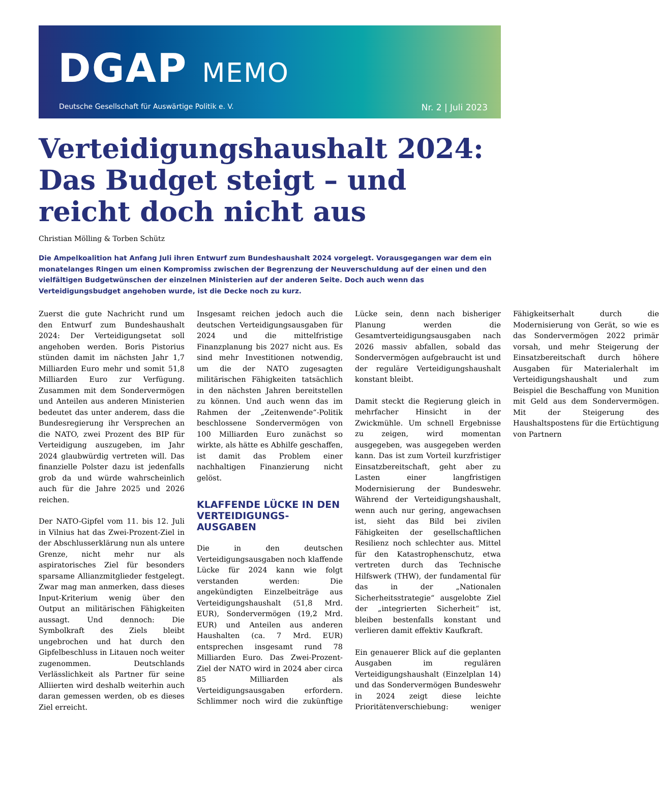DGAP MEMO
Deutsche Gesellschaft für Auswärtige Politik e. V. Nr. 2 | Juli 2023
Verteidigungshaushalt 2024: Das Budget steigt – und reicht doch nicht aus
Christian Mölling & Torben Schütz
Die Ampelkoalition hat Anfang Juli ihren Entwurf zum Bundeshaushalt 2024 vorgelegt. Vorausgegangen war dem ein monatelanges Ringen um einen Kompromiss zwischen der Begrenzung der Neuverschuldung auf der einen und den vielfältigen Budgetwünschen der einzelnen Ministerien auf der anderen Seite. Doch auch wenn das Verteidigungsbudget angehoben wurde, ist die Decke noch zu kurz.
Zuerst die gute Nachricht rund um den Entwurf zum Bundeshaushalt 2024: Der Verteidigungsetat soll angehoben werden. Boris Pistorius stünden damit im nächsten Jahr 1,7 Milliarden Euro mehr und somit 51,8 Milliarden Euro zur Verfügung. Zusammen mit dem Sondervermögen und Anteilen aus anderen Ministerien bedeutet das unter anderem, dass die Bundesregierung ihr Versprechen an die NATO, zwei Prozent des BIP für Verteidigung auszugeben, im Jahr 2024 glaubwürdig vertreten will. Das finanzielle Polster dazu ist jedenfalls grob da und würde wahrscheinlich auch für die Jahre 2025 und 2026 reichen.
Der NATO-Gipfel vom 11. bis 12. Juli in Vilnius hat das Zwei-Prozent-Ziel in der Abschlusserklärung nun als untere Grenze, nicht mehr nur als aspiratorisches Ziel für besonders sparsame Allianzmitglieder festgelegt. Zwar mag man anmerken, dass dieses Input-Kriterium wenig über den Output an militärischen Fähigkeiten aussagt. Und dennoch: Die Symbolkraft des Ziels bleibt ungebrochen und hat durch den Gipfelbeschluss in Litauen noch weiter zugenommen. Deutschlands Verlässlichkeit als Partner für seine Alliierten wird deshalb weiterhin auch daran gemessen werden, ob es dieses Ziel erreicht.
Insgesamt reichen jedoch auch die deutschen Verteidigungsausgaben für 2024 und die mittelfristige Finanzplanung bis 2027 nicht aus. Es sind mehr Investitionen notwendig, um die der NATO zugesagten militärischen Fähigkeiten tatsächlich in den nächsten Jahren bereitstellen zu können. Und auch wenn das im Rahmen der „Zeitenwende“-Politik beschlossene Sondervermögen von 100 Milliarden Euro zunächst so wirkte, als hätte es Abhilfe geschaffen, ist damit das Problem einer nachhaltigen Finanzierung nicht gelöst.
KLAFFENDE LÜCKE IN DEN VERTEIDIGUNGS-AUSGABEN
Die in den deutschen Verteidigungsausgaben noch klaffende Lücke für 2024 kann wie folgt verstanden werden: Die angekündigten Einzelbeiträge aus Verteidigungshaushalt (51,8 Mrd. EUR), Sondervermögen (19,2 Mrd. EUR) und Anteilen aus anderen Haushalten (ca. 7 Mrd. EUR) entsprechen insgesamt rund 78 Milliarden Euro. Das Zwei-Prozent-Ziel der NATO wird in 2024 aber circa 85 Milliarden als Verteidigungsausgaben erfordern. Schlimmer noch wird die zukünftige Lücke sein, denn nach bisheriger Planung werden die Gesamtverteidigungsausgaben nach 2026 massiv abfallen, sobald das Sondervermögen aufgebraucht ist und der reguläre Verteidigungshaushalt konstant bleibt.
Damit steckt die Regierung gleich in mehrfacher Hinsicht in der Zwickmühle. Um schnell Ergebnisse zu zeigen, wird momentan ausgegeben, was ausgegeben werden kann. Das ist zum Vorteil kurzfristiger Einsatzbereitschaft, geht aber zu Lasten einer langfristigen Modernisierung der Bundeswehr. Während der Verteidigungshaushalt, wenn auch nur gering, angewachsen ist, sieht das Bild bei zivilen Fähigkeiten der gesellschaftlichen Resilienz noch schlechter aus. Mittel für den Katastrophenschutz, etwa vertreten durch das Technische Hilfswerk (THW), der fundamental für das in der „Nationalen Sicherheitsstrategie“ ausgelobte Ziel der „integrierten Sicherheit“ ist, bleiben bestenfalls konstant und verlieren damit effektiv Kaufkraft.
Ein genauerer Blick auf die geplanten Ausgaben im regulären Verteidigungshaushalt (Einzelplan 14) und das Sondervermögen Bundeswehr in 2024 zeigt diese leichte Prioritätenverschiebung: weniger Fähigkeitserhalt durch die Modernisierung von Gerät, so wie es das Sondervermögen 2022 primär vorsah, und mehr Steigerung der Einsatzbereitschaft durch höhere Ausgaben für Materialerhalt im Verteidigungshaushalt und zum Beispiel die Beschaffung von Munition mit Geld aus dem Sondervermögen. Mit der Steigerung des Haushaltspostens für die Ertüchtigung von Partnern